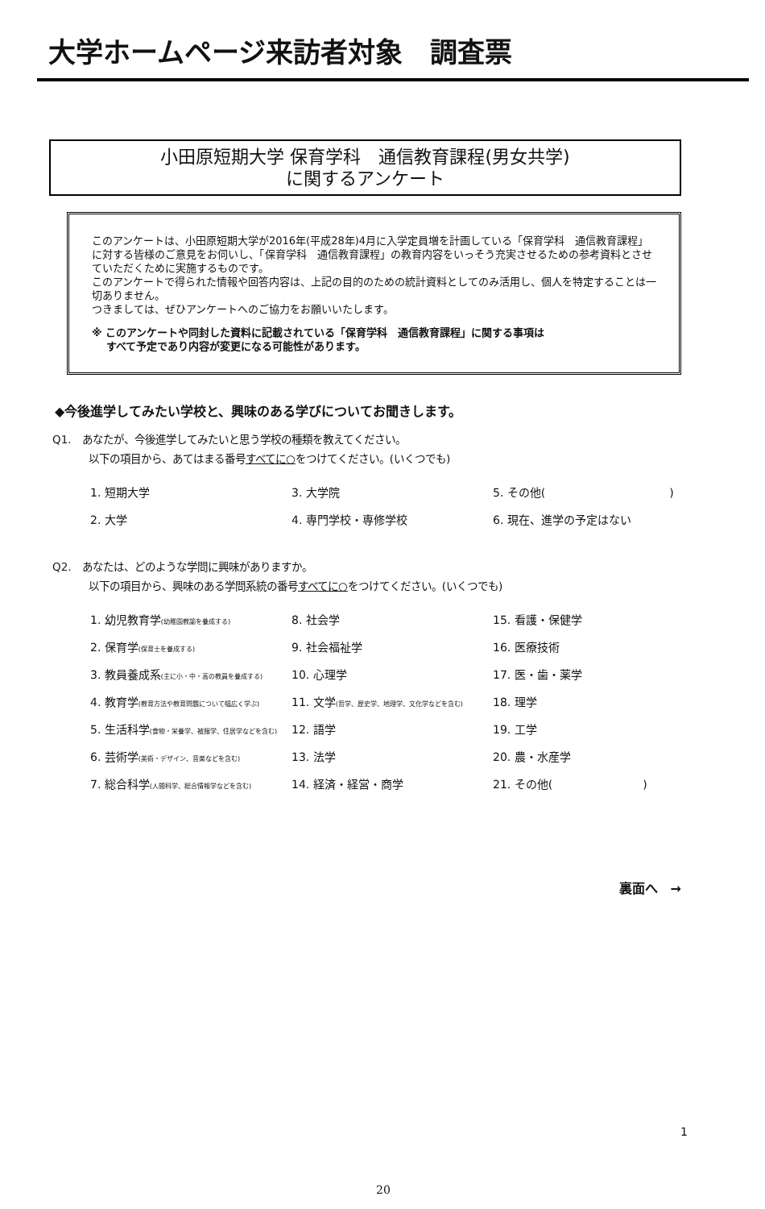大学ホームページ来訪者対象　調査票
小田原短期大学 保育学科　通信教育課程(男女共学)
に関するアンケート
このアンケートは、小田原短期大学が2016年(平成28年)4月に入学定員増を計画している「保育学科　通信教育課程」に対する皆様のご意見をお伺いし、「保育学科　通信教育課程」の教育内容をいっそう充実させるための参考資料とさせていただくために実施するものです。
このアンケートで得られた情報や回答内容は、上記の目的のための統計資料としてのみ活用し、個人を特定することは一切ありません。
つきましては、ぜひアンケートへのご協力をお願いいたします。
※ このアンケートや同封した資料に記載されている「保育学科　通信教育課程」に関する事項は
　 すべて予定であり内容が変更になる可能性があります。
◆今後進学してみたい学校と、興味のある学びについてお聞きします。
Q1.　あなたが、今後進学してみたいと思う学校の種類を教えてください。
以下の項目から、あてはまる番号すべてに○をつけてください。(いくつでも)
| 1. 短期大学 | 3. 大学院 | 5. その他( ) |
| 2. 大学 | 4. 専門学校・専修学校 | 6. 現在、進学の予定はない |
Q2.　あなたは、どのような学問に興味がありますか。
以下の項目から、興味のある学問系統の番号すべてに○をつけてください。(いくつでも)
| 1. 幼児教育学 (幼稚園教諭を養成する) | 8. 社会学 | 15. 看護・保健学 |
| 2. 保育学 (保育士を養成する) | 9. 社会福祉学 | 16. 医療技術 |
| 3. 教員養成系 (主に小・中・高の教員を養成する) | 10. 心理学 | 17. 医・歯・薬学 |
| 4. 教育学 (教育方法や教育問題について幅広く学ぶ) | 11. 文学 (哲学、歴史学、地理学、文化学などを含む) | 18. 理学 |
| 5. 生活科学 (食物・栄養学、被服学、住居学などを含む) | 12. 語学 | 19. 工学 |
| 6. 芸術学 (美術・デザイン、音楽などを含む) | 13. 法学 | 20. 農・水産学 |
| 7. 総合科学 (人間科学、総合情報学などを含む) | 14. 経済・経営・商学 | 21. その他( ) |
裏面へ　→
1
20